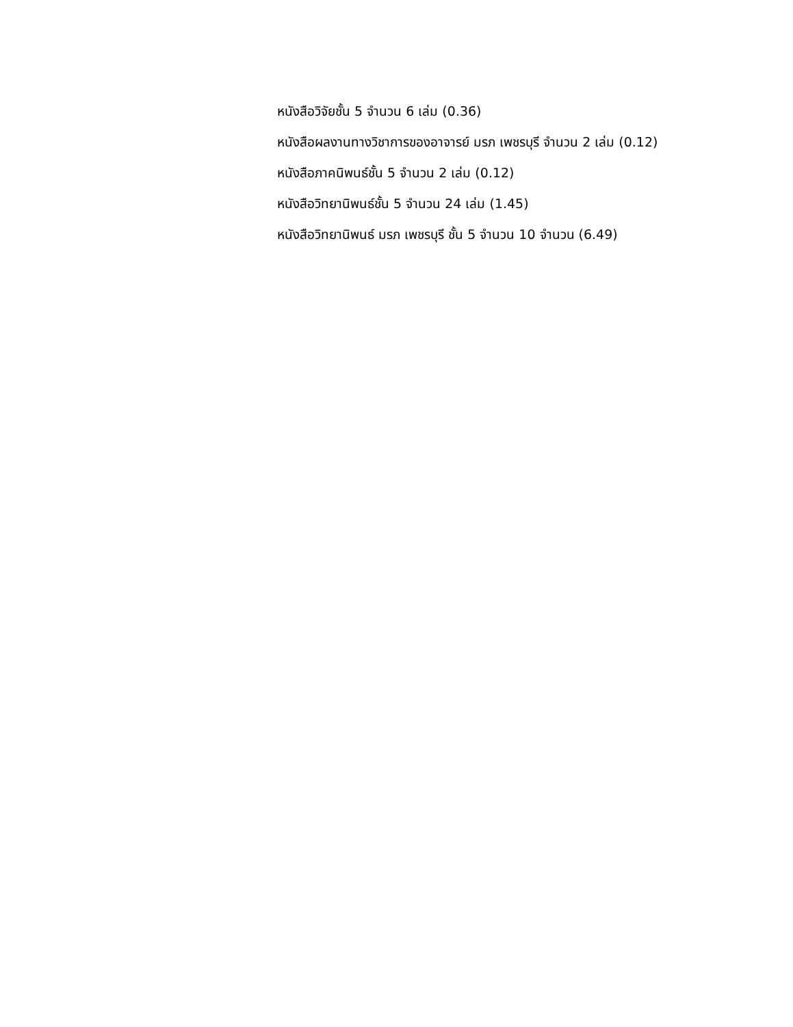หนังสือวิจัยชั้น 5 จำนวน 6 เล่ม (0.36)
หนังสือผลงานทางวิชาการของอาจารย์ มรภ เพชรบุรี จำนวน 2 เล่ม (0.12)
หนังสือภาคนิพนธ์ชั้น 5 จำนวน 2 เล่ม (0.12)
หนังสือวิทยานิพนธ์ชั้น 5 จำนวน 24 เล่ม (1.45)
หนังสือวิทยานิพนธ์ มรภ เพชรบุรี ชั้น 5 จำนวน 10 จำนวน (6.49)